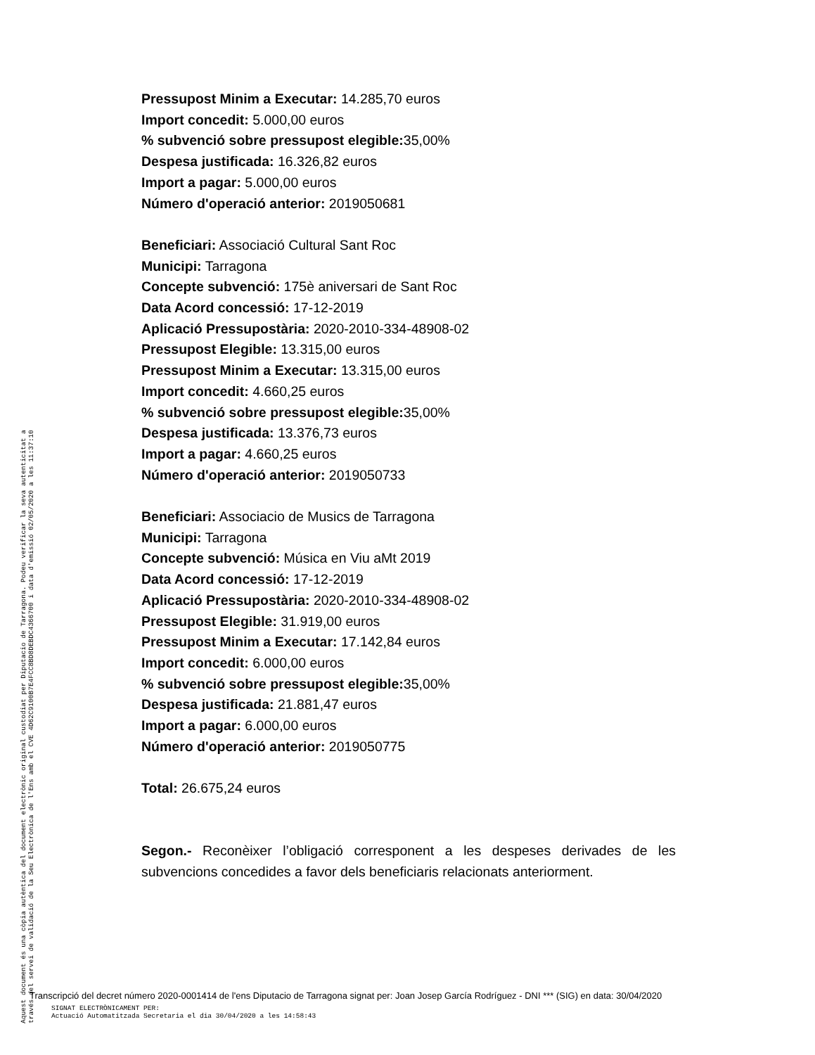Pressupost Minim a Executar: 14.285,70 euros
Import concedit: 5.000,00 euros
% subvenció sobre pressupost elegible: 35,00%
Despesa justificada: 16.326,82 euros
Import a pagar: 5.000,00 euros
Número d'operació anterior: 2019050681
Beneficiari: Associació Cultural Sant Roc
Municipi: Tarragona
Concepte subvenció: 175è aniversari de Sant Roc
Data Acord concessió: 17-12-2019
Aplicació Pressupostària: 2020-2010-334-48908-02
Pressupost Elegible: 13.315,00 euros
Pressupost Minim a Executar: 13.315,00 euros
Import concedit: 4.660,25 euros
% subvenció sobre pressupost elegible: 35,00%
Despesa justificada: 13.376,73 euros
Import a pagar: 4.660,25 euros
Número d'operació anterior: 2019050733
Beneficiari: Associacio de Musics de Tarragona
Municipi: Tarragona
Concepte subvenció: Música en Viu aMt 2019
Data Acord concessió: 17-12-2019
Aplicació Pressupostària: 2020-2010-334-48908-02
Pressupost Elegible: 31.919,00 euros
Pressupost Minim a Executar: 17.142,84 euros
Import concedit: 6.000,00 euros
% subvenció sobre pressupost elegible: 35,00%
Despesa justificada: 21.881,47 euros
Import a pagar: 6.000,00 euros
Número d'operació anterior: 2019050775
Total: 26.675,24 euros
Segon.- Reconèixer l’obligació corresponent a les despeses derivades de les subvencions concedides a favor dels beneficiaris relacionats anteriorment.
Aquest document és una còpia autèntica del document electrònic original custodiat per Diputacio de Tarragona. Podeu verificar la seva autenticitat a
través del servei de validació de la Seu Electrònica de l'Ens amb el CVE 4D62C9100B7E4FCC8BD8DEBDC4366700 i data d'emissió 02/05/2020 a les 11:37:10
Transcripció del decret número 2020-0001414 de l'ens Diputacio de Tarragona signat per: Joan Josep García Rodríguez - DNI *** (SIG) en data: 30/04/2020
SIGNAT ELECTRÒNICAMENT PER:
Actuació Automatitzada Secretaria el dia 30/04/2020 a les 14:58:43